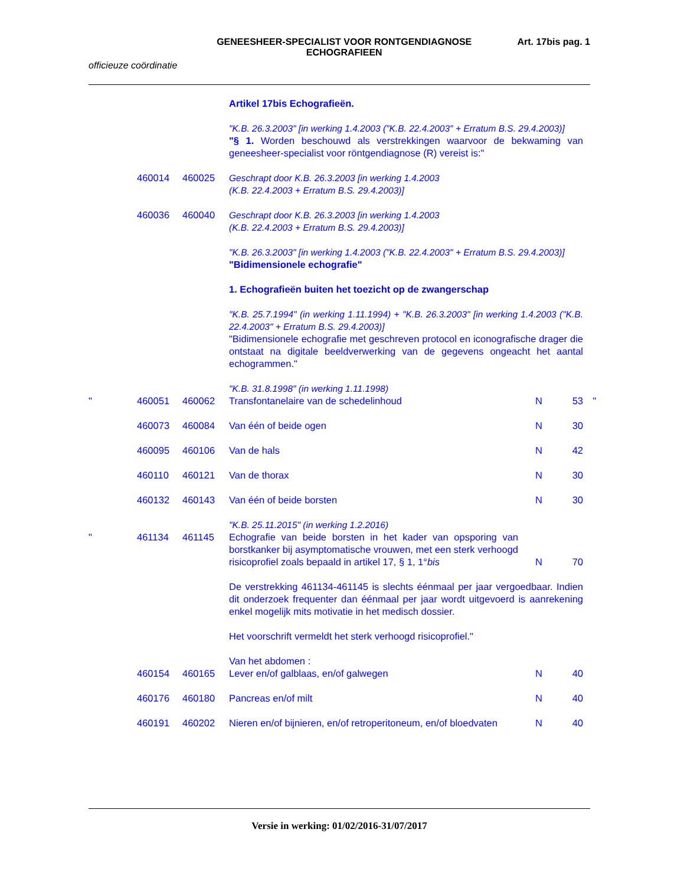GENEESHEER-SPECIALIST VOOR RONTGENDIAGNOSE
ECHOGRAFIEEN
Art. 17bis pag. 1
officieuze coördinatie
| | | | Artikel 17bis Echografieën. | | | |
| | | | "K.B. 26.3.2003" [in werking 1.4.2003 ("K.B. 22.4.2003" + Erratum B.S. 29.4.2003)] "§ 1. Worden beschouwd als verstrekkingen waarvoor de bekwaming van geneesheer-specialist voor röntgendiagnose (R) vereist is:" | | | |
| | 460014 | 460025 | Geschrapt door K.B. 26.3.2003 [in werking 1.4.2003 (K.B. 22.4.2003 + Erratum B.S. 29.4.2003)] | | | |
| | 460036 | 460040 | Geschrapt door K.B. 26.3.2003 [in werking 1.4.2003 (K.B. 22.4.2003 + Erratum B.S. 29.4.2003)] | | | |
| | | | "K.B. 26.3.2003" [in werking 1.4.2003 ("K.B. 22.4.2003" + Erratum B.S. 29.4.2003)] "Bidimensionele echografie" | | | |
| | | | 1. Echografieën buiten het toezicht op de zwangerschap | | | |
| | | | "K.B. 25.7.1994" (in werking 1.11.1994) + "K.B. 26.3.2003" [in werking 1.4.2003 ("K.B. 22.4.2003" + Erratum B.S. 29.4.2003)] "Bidimensionele echografie met geschreven protocol en iconografische drager die ontstaat na digitale beeldverwerking van de gegevens ongeacht het aantal echogrammen." | | | |
| | | | "K.B. 31.8.1998" (in werking 1.11.1998) | | | |
| " | 460051 | 460062 | Transfontanelaire van de schedelinhoud | N | 53 | " |
| | 460073 | 460084 | Van één of beide ogen | N | 30 | |
| | 460095 | 460106 | Van de hals | N | 42 | |
| | 460110 | 460121 | Van de thorax | N | 30 | |
| | 460132 | 460143 | Van één of beide borsten | N | 30 | |
| | | | "K.B. 25.11.2015" (in werking 1.2.2016) | | | |
| " | 461134 | 461145 | Echografie van beide borsten in het kader van opsporing van borstkanker bij asymptomatische vrouwen, met een sterk verhoogd risicoprofiel zoals bepaald in artikel 17, § 1, 1° bis | N | 70 | |
| | | | De verstrekking 461134-461145 is slechts éénmaal per jaar vergoedbaar. Indien dit onderzoek frequenter dan éénmaal per jaar wordt uitgevoerd is aanrekening enkel mogelijk mits motivatie in het medisch dossier. | | | |
| | | | Het voorschrift vermeldt het sterk verhoogd risicoprofiel." | | | |
| | | | Van het abdomen : | | | |
| | 460154 | 460165 | Lever en/of galblaas, en/of galwegen | N | 40 | |
| | 460176 | 460180 | Pancreas en/of milt | N | 40 | |
| | 460191 | 460202 | Nieren en/of bijnieren, en/of retroperitoneum, en/of bloedvaten | N | 40 | |
Versie in werking: 01/02/2016-31/07/2017